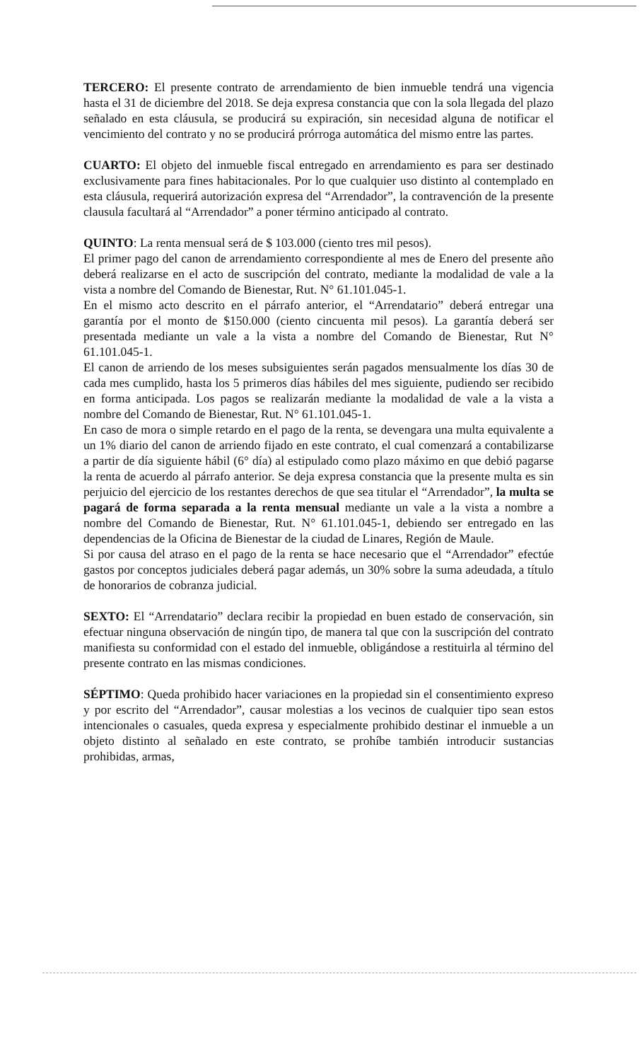TERCERO: El presente contrato de arrendamiento de bien inmueble tendrá una vigencia hasta el 31 de diciembre del 2018. Se deja expresa constancia que con la sola llegada del plazo señalado en esta cláusula, se producirá su expiración, sin necesidad alguna de notificar el vencimiento del contrato y no se producirá prórroga automática del mismo entre las partes.
CUARTO: El objeto del inmueble fiscal entregado en arrendamiento es para ser destinado exclusivamente para fines habitacionales. Por lo que cualquier uso distinto al contemplado en esta cláusula, requerirá autorización expresa del “Arrendador”, la contravención de la presente clausula facultará al “Arrendador” a poner término anticipado al contrato.
QUINTO: La renta mensual será de $ 103.000 (ciento tres mil pesos).
El primer pago del canon de arrendamiento correspondiente al mes de Enero del presente año deberá realizarse en el acto de suscripción del contrato, mediante la modalidad de vale a la vista a nombre del Comando de Bienestar, Rut. N° 61.101.045-1.
En el mismo acto descrito en el párrafo anterior, el “Arrendatario” deberá entregar una garantía por el monto de $150.000 (ciento cincuenta mil pesos). La garantía deberá ser presentada mediante un vale a la vista a nombre del Comando de Bienestar, Rut N° 61.101.045-1.
El canon de arriendo de los meses subsiguientes serán pagados mensualmente los días 30 de cada mes cumplido, hasta los 5 primeros días hábiles del mes siguiente, pudiendo ser recibido en forma anticipada. Los pagos se realizarán mediante la modalidad de vale a la vista a nombre del Comando de Bienestar, Rut. N° 61.101.045-1.
En caso de mora o simple retardo en el pago de la renta, se devengara una multa equivalente a un 1% diario del canon de arriendo fijado en este contrato, el cual comenzará a contabilizarse a partir de día siguiente hábil (6° día) al estipulado como plazo máximo en que debió pagarse la renta de acuerdo al párrafo anterior. Se deja expresa constancia que la presente multa es sin perjuicio del ejercicio de los restantes derechos de que sea titular el “Arrendador”, la multa se pagará de forma separada a la renta mensual mediante un vale a la vista a nombre a nombre del Comando de Bienestar, Rut. N° 61.101.045-1, debiendo ser entregado en las dependencias de la Oficina de Bienestar de la ciudad de Linares, Región de Maule.
Si por causa del atraso en el pago de la renta se hace necesario que el “Arrendador” efectúe gastos por conceptos judiciales deberá pagar además, un 30% sobre la suma adeudada, a título de honorarios de cobranza judicial.
SEXTO: El “Arrendatario” declara recibir la propiedad en buen estado de conservación, sin efectuar ninguna observación de ningún tipo, de manera tal que con la suscripción del contrato manifiesta su conformidad con el estado del inmueble, obligándose a restituirla al término del presente contrato en las mismas condiciones.
SÉPTIMO: Queda prohibido hacer variaciones en la propiedad sin el consentimiento expreso y por escrito del “Arrendador”, causar molestias a los vecinos de cualquier tipo sean estos intencionales o casuales, queda expresa y especialmente prohibido destinar el inmueble a un objeto distinto al señalado en este contrato, se prohíbe también introducir sustancias prohibidas, armas,